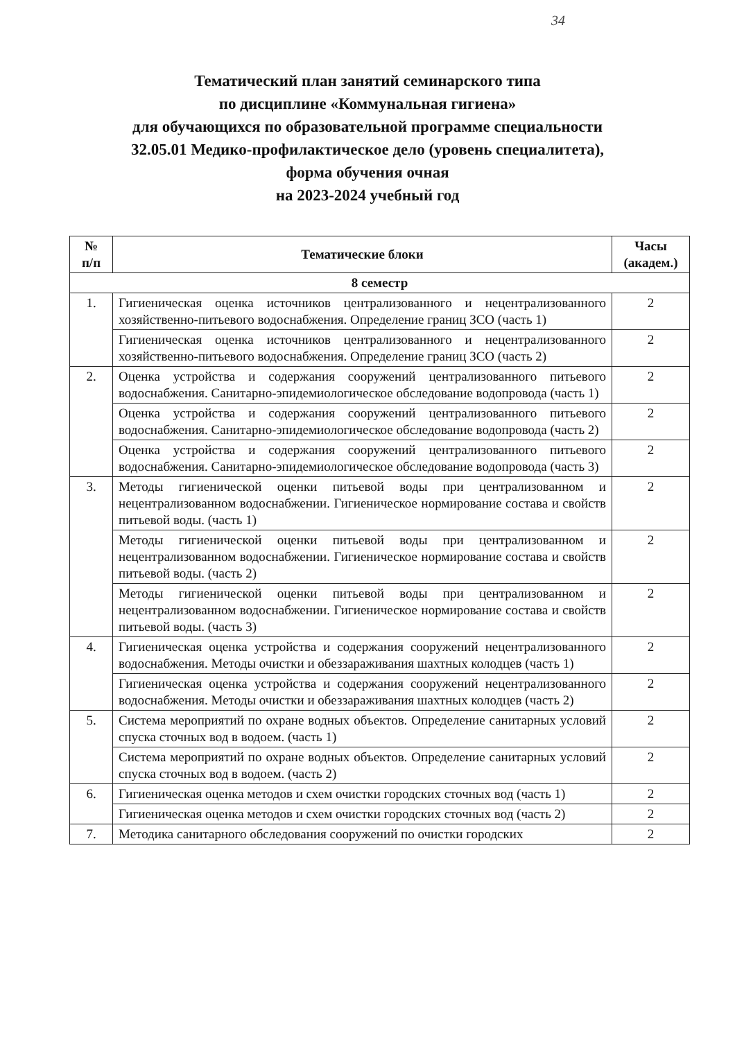34
Тематический план занятий семинарского типа
по дисциплине «Коммунальная гигиена»
для обучающихся по образовательной программе специальности
32.05.01 Медико-профилактическое дело (уровень специалитета),
форма обучения очная
на 2023-2024 учебный год
| № п/п | Тематические блоки | Часы (академ.) |
| --- | --- | --- |
| 8 семестр | | |
| 1. | Гигиеническая оценка источников централизованного и нецентрализованного хозяйственно-питьевого водоснабжения. Определение границ ЗСО (часть 1) | 2 |
| | Гигиеническая оценка источников централизованного и нецентрализованного хозяйственно-питьевого водоснабжения. Определение границ ЗСО (часть 2) | 2 |
| 2. | Оценка устройства и содержания сооружений централизованного питьевого водоснабжения. Санитарно-эпидемиологическое обследование водопровода (часть 1) | 2 |
| | Оценка устройства и содержания сооружений централизованного питьевого водоснабжения. Санитарно-эпидемиологическое обследование водопровода (часть 2) | 2 |
| | Оценка устройства и содержания сооружений централизованного питьевого водоснабжения. Санитарно-эпидемиологическое обследование водопровода (часть 3) | 2 |
| 3. | Методы гигиенической оценки питьевой воды при централизованном и нецентрализованном водоснабжении. Гигиеническое нормирование состава и свойств питьевой воды. (часть 1) | 2 |
| | Методы гигиенической оценки питьевой воды при централизованном и нецентрализованном водоснабжении. Гигиеническое нормирование состава и свойств питьевой воды. (часть 2) | 2 |
| | Методы гигиенической оценки питьевой воды при централизованном и нецентрализованном водоснабжении. Гигиеническое нормирование состава и свойств питьевой воды. (часть 3) | 2 |
| 4. | Гигиеническая оценка устройства и содержания сооружений нецентрализованного водоснабжения. Методы очистки и обеззараживания шахтных колодцев (часть 1) | 2 |
| | Гигиеническая оценка устройства и содержания сооружений нецентрализованного водоснабжения. Методы очистки и обеззараживания шахтных колодцев (часть 2) | 2 |
| 5. | Система мероприятий по охране водных объектов. Определение санитарных условий спуска сточных вод в водоем. (часть 1) | 2 |
| | Система мероприятий по охране водных объектов. Определение санитарных условий спуска сточных вод в водоем. (часть 2) | 2 |
| 6. | Гигиеническая оценка методов и схем очистки городских сточных вод (часть 1) | 2 |
| | Гигиеническая оценка методов и схем очистки городских сточных вод (часть 2) | 2 |
| 7. | Методика санитарного обследования сооружений по очистки городских | 2 |